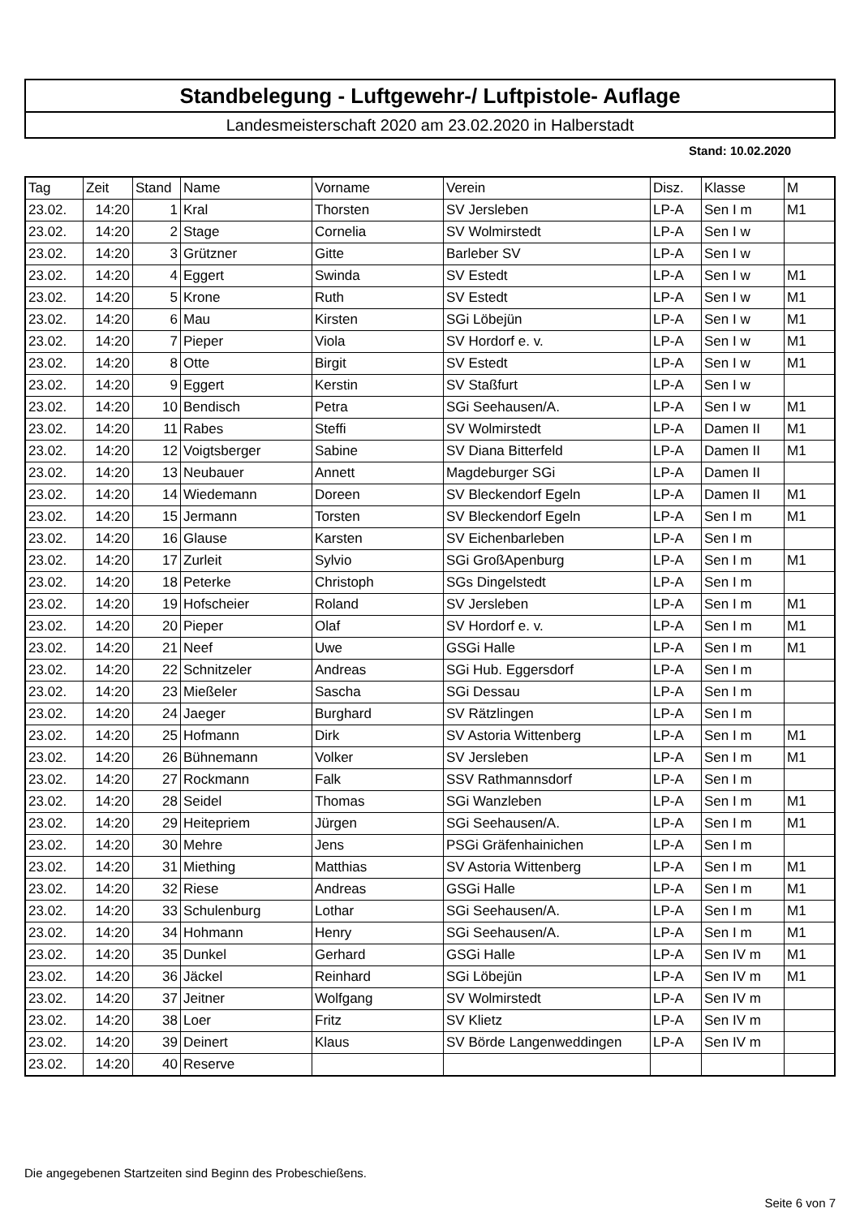Standbelegung - Luftgewehr-/ Luftpistole- Auflage
Landesmeisterschaft 2020 am 23.02.2020 in Halberstadt
Stand: 10.02.2020
| Tag | Zeit | Stand | Name | Vorname | Verein | Disz. | Klasse | M |
| --- | --- | --- | --- | --- | --- | --- | --- | --- |
| 23.02. | 14:20 | 1 | Kral | Thorsten | SV Jersleben | LP-A | Sen I m | M1 |
| 23.02. | 14:20 | 2 | Stage | Cornelia | SV Wolmirstedt | LP-A | Sen I w | |
| 23.02. | 14:20 | 3 | Grützner | Gitte | Barleber SV | LP-A | Sen I w | |
| 23.02. | 14:20 | 4 | Eggert | Swinda | SV Estedt | LP-A | Sen I w | M1 |
| 23.02. | 14:20 | 5 | Krone | Ruth | SV Estedt | LP-A | Sen I w | M1 |
| 23.02. | 14:20 | 6 | Mau | Kirsten | SGi Löbejün | LP-A | Sen I w | M1 |
| 23.02. | 14:20 | 7 | Pieper | Viola | SV Hordorf e. v. | LP-A | Sen I w | M1 |
| 23.02. | 14:20 | 8 | Otte | Birgit | SV Estedt | LP-A | Sen I w | M1 |
| 23.02. | 14:20 | 9 | Eggert | Kerstin | SV Staßfurt | LP-A | Sen I w | |
| 23.02. | 14:20 | 10 | Bendisch | Petra | SGi Seehausen/A. | LP-A | Sen I w | M1 |
| 23.02. | 14:20 | 11 | Rabes | Steffi | SV Wolmirstedt | LP-A | Damen II | M1 |
| 23.02. | 14:20 | 12 | Voigtsberger | Sabine | SV Diana Bitterfeld | LP-A | Damen II | M1 |
| 23.02. | 14:20 | 13 | Neubauer | Annett | Magdeburger SGi | LP-A | Damen II | |
| 23.02. | 14:20 | 14 | Wiedemann | Doreen | SV Bleckendorf Egeln | LP-A | Damen II | M1 |
| 23.02. | 14:20 | 15 | Jermann | Torsten | SV Bleckendorf Egeln | LP-A | Sen I m | M1 |
| 23.02. | 14:20 | 16 | Glause | Karsten | SV Eichenbarleben | LP-A | Sen I m | |
| 23.02. | 14:20 | 17 | Zurleit | Sylvio | SGi GroßApenburg | LP-A | Sen I m | M1 |
| 23.02. | 14:20 | 18 | Peterke | Christoph | SGs Dingelstedt | LP-A | Sen I m | |
| 23.02. | 14:20 | 19 | Hofscheier | Roland | SV Jersleben | LP-A | Sen I m | M1 |
| 23.02. | 14:20 | 20 | Pieper | Olaf | SV Hordorf e. v. | LP-A | Sen I m | M1 |
| 23.02. | 14:20 | 21 | Neef | Uwe | GSGi Halle | LP-A | Sen I m | M1 |
| 23.02. | 14:20 | 22 | Schnitzeler | Andreas | SGi Hub. Eggersdorf | LP-A | Sen I m | |
| 23.02. | 14:20 | 23 | Mießeler | Sascha | SGi Dessau | LP-A | Sen I m | |
| 23.02. | 14:20 | 24 | Jaeger | Burghard | SV Rätzlingen | LP-A | Sen I m | |
| 23.02. | 14:20 | 25 | Hofmann | Dirk | SV Astoria Wittenberg | LP-A | Sen I m | M1 |
| 23.02. | 14:20 | 26 | Bühnemann | Volker | SV Jersleben | LP-A | Sen I m | M1 |
| 23.02. | 14:20 | 27 | Rockmann | Falk | SSV Rathmannsdorf | LP-A | Sen I m | |
| 23.02. | 14:20 | 28 | Seidel | Thomas | SGi Wanzleben | LP-A | Sen I m | M1 |
| 23.02. | 14:20 | 29 | Heitepriem | Jürgen | SGi Seehausen/A. | LP-A | Sen I m | M1 |
| 23.02. | 14:20 | 30 | Mehre | Jens | PSGi Gräfenhainichen | LP-A | Sen I m | |
| 23.02. | 14:20 | 31 | Miething | Matthias | SV Astoria Wittenberg | LP-A | Sen I m | M1 |
| 23.02. | 14:20 | 32 | Riese | Andreas | GSGi Halle | LP-A | Sen I m | M1 |
| 23.02. | 14:20 | 33 | Schulenburg | Lothar | SGi Seehausen/A. | LP-A | Sen I m | M1 |
| 23.02. | 14:20 | 34 | Hohmann | Henry | SGi Seehausen/A. | LP-A | Sen I m | M1 |
| 23.02. | 14:20 | 35 | Dunkel | Gerhard | GSGi Halle | LP-A | Sen IV m | M1 |
| 23.02. | 14:20 | 36 | Jäckel | Reinhard | SGi Löbejün | LP-A | Sen IV m | M1 |
| 23.02. | 14:20 | 37 | Jeitner | Wolfgang | SV Wolmirstedt | LP-A | Sen IV m | |
| 23.02. | 14:20 | 38 | Loer | Fritz | SV Klietz | LP-A | Sen IV m | |
| 23.02. | 14:20 | 39 | Deinert | Klaus | SV Börde Langenweddingen | LP-A | Sen IV m | |
| 23.02. | 14:20 | 40 | Reserve | | | | | |
Die angegebenen Startzeiten sind Beginn des Probeschießens.
Seite 6 von 7